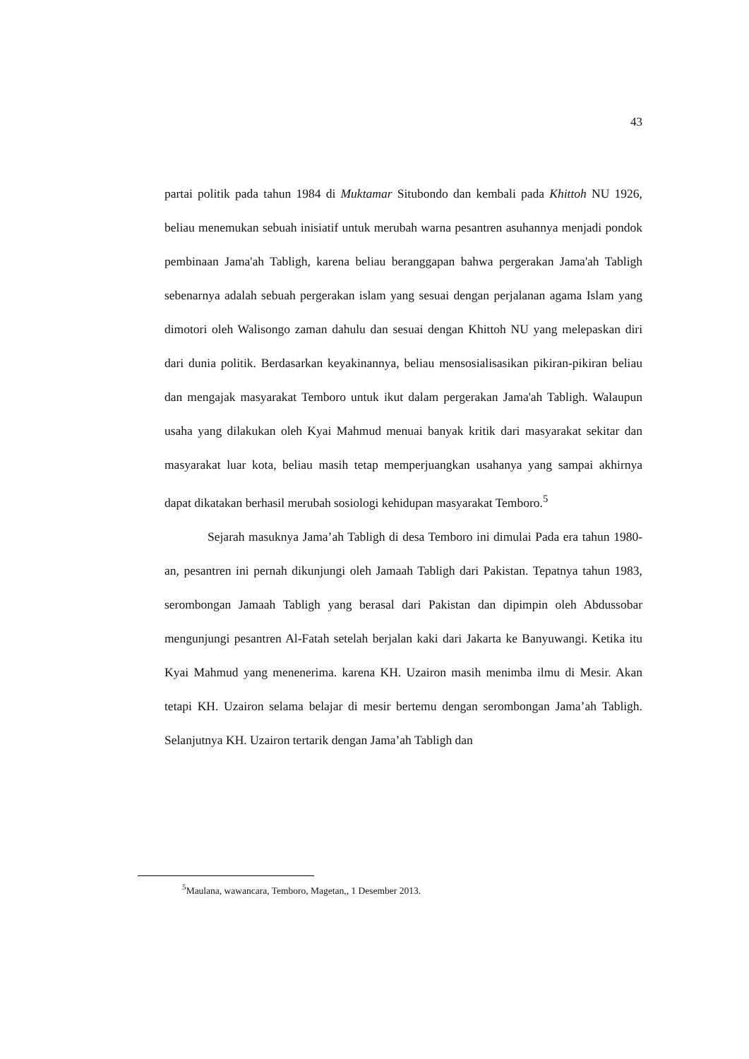43
partai politik pada tahun 1984 di Muktamar Situbondo dan kembali pada Khittoh NU 1926, beliau menemukan sebuah inisiatif untuk merubah warna pesantren asuhannya menjadi pondok pembinaan Jama'ah Tabligh, karena beliau beranggapan bahwa pergerakan Jama'ah Tabligh sebenarnya adalah sebuah pergerakan islam yang sesuai dengan perjalanan agama Islam yang dimotori oleh Walisongo zaman dahulu dan sesuai dengan Khittoh NU yang melepaskan diri dari dunia politik. Berdasarkan keyakinannya, beliau mensosialisasikan pikiran-pikiran beliau dan mengajak masyarakat Temboro untuk ikut dalam pergerakan Jama'ah Tabligh. Walaupun usaha yang dilakukan oleh Kyai Mahmud menuai banyak kritik dari masyarakat sekitar dan masyarakat luar kota, beliau masih tetap memperjuangkan usahanya yang sampai akhirnya dapat dikatakan berhasil merubah sosiologi kehidupan masyarakat Temboro.<sup>5</sup>
Sejarah masuknya Jama’ah Tabligh di desa Temboro ini dimulai Pada era tahun 1980-an, pesantren ini pernah dikunjungi oleh Jamaah Tabligh dari Pakistan. Tepatnya tahun 1983, serombongan Jamaah Tabligh yang berasal dari Pakistan dan dipimpin oleh Abdussobar mengunjungi pesantren Al-Fatah setelah berjalan kaki dari Jakarta ke Banyuwangi. Ketika itu Kyai Mahmud yang menenerima. karena KH. Uzairon masih menimba ilmu di Mesir. Akan tetapi KH. Uzairon selama belajar di mesir bertemu dengan serombongan Jama’ah Tabligh. Selanjutnya KH. Uzairon tertarik dengan Jama’ah Tabligh dan
<sup>5</sup> Maulana, wawancara, Temboro, Magetan,, 1 Desember 2013.